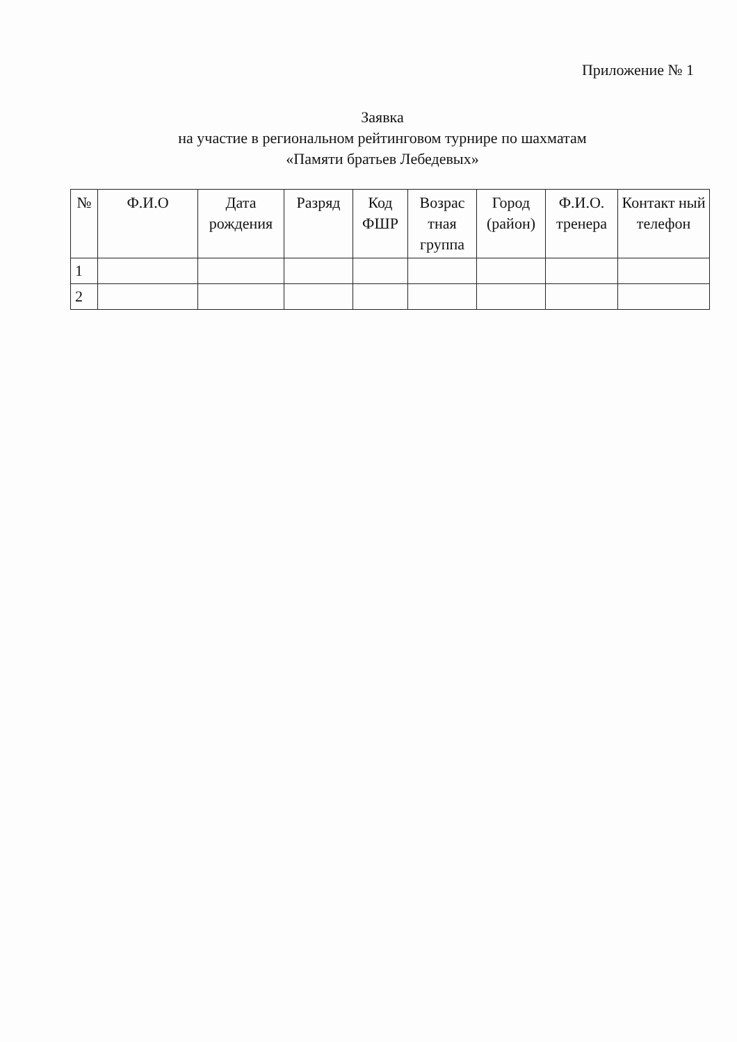Приложение № 1
Заявка
на участие в региональном рейтинговом турнире по шахматам
«Памяти братьев Лебедевых»
| № | Ф.И.О | Дата рождения | Разряд | Код ФШР | Возрас тная группа | Город (район) | Ф.И.О. тренера | Контакт ный телефон |
| --- | --- | --- | --- | --- | --- | --- | --- | --- |
| 1 | | | | | | | | |
| 2 | | | | | | | | |